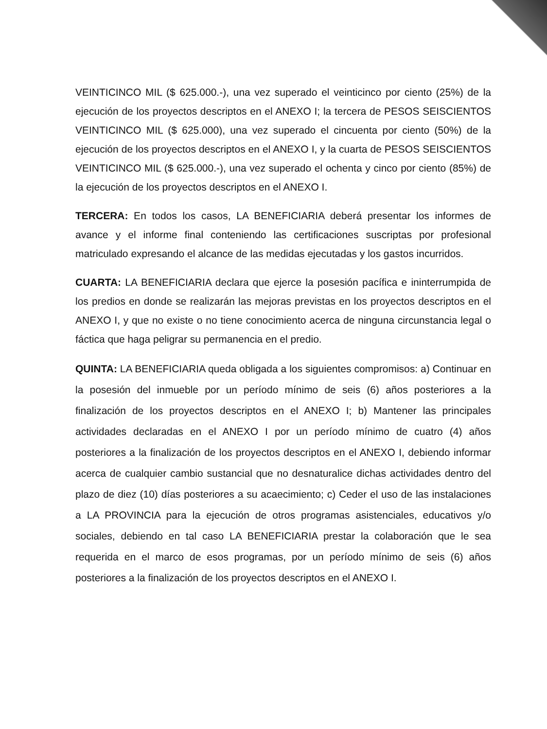VEINTICINCO MIL ($ 625.000.-), una vez superado el veinticinco por ciento (25%) de la ejecución de los proyectos descriptos en el ANEXO I; la tercera de PESOS SEISCIENTOS VEINTICINCO MIL ($ 625.000), una vez superado el cincuenta por ciento (50%) de la ejecución de los proyectos descriptos en el ANEXO I, y la cuarta de PESOS SEISCIENTOS VEINTICINCO MIL ($ 625.000.-), una vez superado el ochenta y cinco por ciento (85%) de la ejecución de los proyectos descriptos en el ANEXO I.
TERCERA: En todos los casos, LA BENEFICIARIA deberá presentar los informes de avance y el informe final conteniendo las certificaciones suscriptas por profesional matriculado expresando el alcance de las medidas ejecutadas y los gastos incurridos.
CUARTA: LA BENEFICIARIA declara que ejerce la posesión pacífica e ininterrumpida de los predios en donde se realizarán las mejoras previstas en los proyectos descriptos en el ANEXO I, y que no existe o no tiene conocimiento acerca de ninguna circunstancia legal o fáctica que haga peligrar su permanencia en el predio.
QUINTA: LA BENEFICIARIA queda obligada a los siguientes compromisos: a) Continuar en la posesión del inmueble por un período mínimo de seis (6) años posteriores a la finalización de los proyectos descriptos en el ANEXO I; b) Mantener las principales actividades declaradas en el ANEXO I por un período mínimo de cuatro (4) años posteriores a la finalización de los proyectos descriptos en el ANEXO I, debiendo informar acerca de cualquier cambio sustancial que no desnaturalice dichas actividades dentro del plazo de diez (10) días posteriores a su acaecimiento; c) Ceder el uso de las instalaciones a LA PROVINCIA para la ejecución de otros programas asistenciales, educativos y/o sociales, debiendo en tal caso LA BENEFICIARIA prestar la colaboración que le sea requerida en el marco de esos programas, por un período mínimo de seis (6) años posteriores a la finalización de los proyectos descriptos en el ANEXO I.